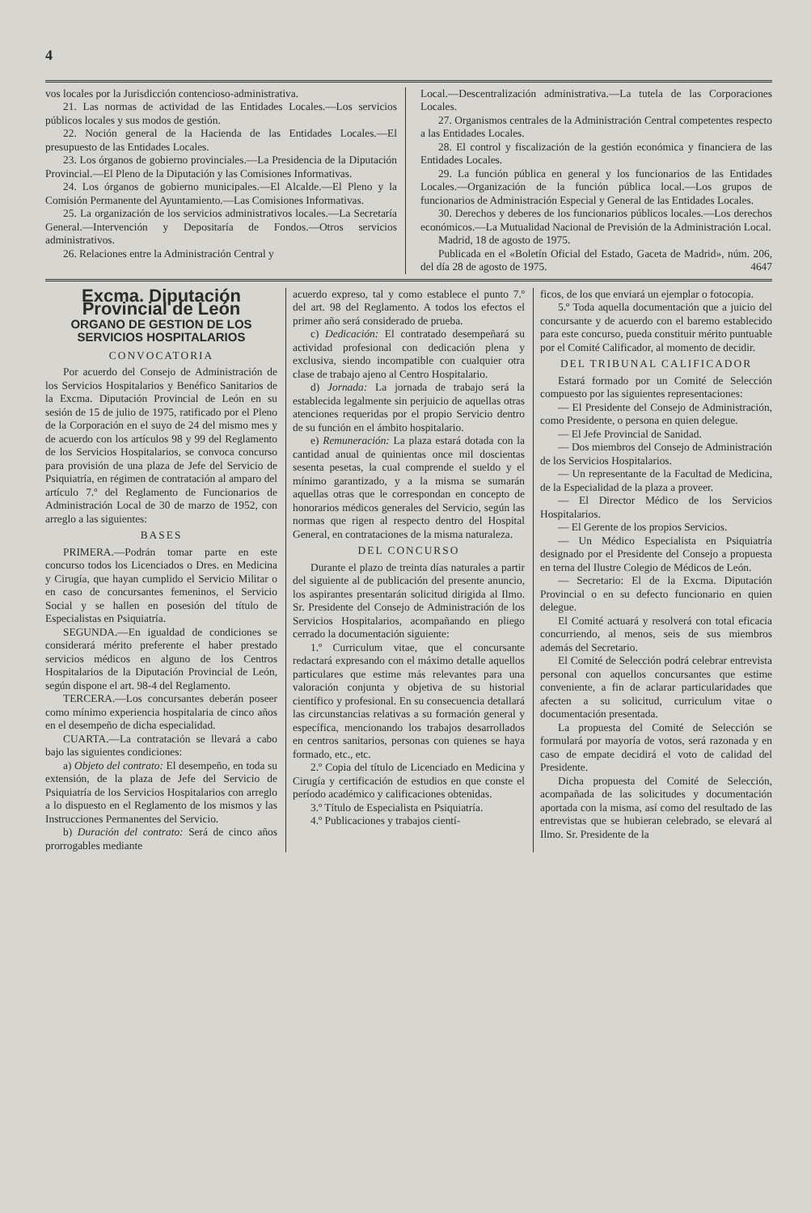4
vos locales por la Jurisdicción contencioso-administrativa.
21. Las normas de actividad de las Entidades Locales.—Los servicios públicos locales y sus modos de gestión.
22. Noción general de la Hacienda de las Entidades Locales.—El presupuesto de las Entidades Locales.
23. Los órganos de gobierno provinciales.—La Presidencia de la Diputación Provincial.—El Pleno de la Diputación y las Comisiones Informativas.
24. Los órganos de gobierno municipales.—El Alcalde.—El Pleno y la Comisión Permanente del Ayuntamiento.—Las Comisiones Informativas.
25. La organización de los servicios administrativos locales.—La Secretaría General.—Intervención y Depositaría de Fondos.—Otros servicios administrativos.
26. Relaciones entre la Administración Central y
Local.—Descentralización administrativa.—La tutela de las Corporaciones Locales.
27. Organismos centrales de la Administración Central competentes respecto a las Entidades Locales.
28. El control y fiscalización de la gestión económica y financiera de las Entidades Locales.
29. La función pública en general y los funcionarios de las Entidades Locales.—Organización de la función pública local.—Los grupos de funcionarios de Administración Especial y General de las Entidades Locales.
30. Derechos y deberes de los funcionarios públicos locales.—Los derechos económicos.—La Mutualidad Nacional de Previsión de la Administración Local.
Madrid, 18 de agosto de 1975.
Publicada en el «Boletín Oficial del Estado, Gaceta de Madrid», núm. 206, del día 28 de agosto de 1975. 4647
Excma. Diputación Provincial de León
ORGANO DE GESTION DE LOS SERVICIOS HOSPITALARIOS
CONVOCATORIA
Por acuerdo del Consejo de Administración de los Servicios Hospitalarios y Benéfico Sanitarios de la Excma. Diputación Provincial de León en su sesión de 15 de julio de 1975, ratificado por el Pleno de la Corporación en el suyo de 24 del mismo mes y de acuerdo con los artículos 98 y 99 del Reglamento de los Servicios Hospitalarios, se convoca concurso para provisión de una plaza de Jefe del Servicio de Psiquiatría, en régimen de contratación al amparo del artículo 7.º del Reglamento de Funcionarios de Administración Local de 30 de marzo de 1952, con arreglo a las siguientes:
BASES
PRIMERA.—Podrán tomar parte en este concurso todos los Licenciados o Dres. en Medicina y Cirugía, que hayan cumplido el Servicio Militar o en caso de concursantes femeninos, el Servicio Social y se hallen en posesión del título de Especialistas en Psiquiatría.
SEGUNDA.—En igualdad de condiciones se considerará mérito preferente el haber prestado servicios médicos en alguno de los Centros Hospitalarios de la Diputación Provincial de León, según dispone el art. 98-4 del Reglamento.
TERCERA.—Los concursantes deberán poseer como mínimo experiencia hospitalaria de cinco años en el desempeño de dicha especialidad.
CUARTA.—La contratación se llevará a cabo bajo las siguientes condiciones:
a) Objeto del contrato: El desempeño, en toda su extensión, de la plaza de Jefe del Servicio de Psiquiatría de los Servicios Hospitalarios con arreglo a lo dispuesto en el Reglamento de los mismos y las Instrucciones Permanentes del Servicio.
b) Duración del contrato: Será de cinco años prorrogables mediante
acuerdo expreso, tal y como establece el punto 7.º del art. 98 del Reglamento. A todos los efectos el primer año será considerado de prueba.
c) Dedicación: El contratado desempeñará su actividad profesional con dedicación plena y exclusiva, siendo incompatible con cualquier otra clase de trabajo ajeno al Centro Hospitalario.
d) Jornada: La jornada de trabajo será la establecida legalmente sin perjuicio de aquellas otras atenciones requeridas por el propio Servicio dentro de su función en el ámbito hospitalario.
e) Remuneración: La plaza estará dotada con la cantidad anual de quinientas once mil doscientas sesenta pesetas, la cual comprende el sueldo y el mínimo garantizado, y a la misma se sumarán aquellas otras que le correspondan en concepto de honorarios médicos generales del Servicio, según las normas que rigen al respecto dentro del Hospital General, en contrataciones de la misma naturaleza.
DEL CONCURSO
Durante el plazo de treinta días naturales a partir del siguiente al de publicación del presente anuncio, los aspirantes presentarán solicitud dirigida al Ilmo. Sr. Presidente del Consejo de Administración de los Servicios Hospitalarios, acompañando en pliego cerrado la documentación siguiente:
1.º Curriculum vitae, que el concursante redactará expresando con el máximo detalle aquellos particulares que estime más relevantes para una valoración conjunta y objetiva de su historial científico y profesional. En su consecuencia detallará las circunstancias relativas a su formación general y específica, mencionando los trabajos desarrollados en centros sanitarios, personas con quienes se haya formado, etc., etc.
2.º Copia del título de Licenciado en Medicina y Cirugía y certificación de estudios en que conste el período académico y calificaciones obtenidas.
3.º Título de Especialista en Psiquiatría.
4.º Publicaciones y trabajos cientí-
ficos, de los que enviará un ejemplar o fotocopia.
5.º Toda aquella documentación que a juicio del concursante y de acuerdo con el baremo establecido para este concurso, pueda constituir mérito puntuable por el Comité Calificador, al momento de decidir.
DEL TRIBUNAL CALIFICADOR
Estará formado por un Comité de Selección compuesto por las siguientes representaciones:
— El Presidente del Consejo de Administración, como Presidente, o persona en quien delegue.
— El Jefe Provincial de Sanidad.
— Dos miembros del Consejo de Administración de los Servicios Hospitalarios.
— Un representante de la Facultad de Medicina, de la Especialidad de la plaza a proveer.
— El Director Médico de los Servicios Hospitalarios.
— El Gerente de los propios Servicios.
— Un Médico Especialista en Psiquiatría designado por el Presidente del Consejo a propuesta en terna del Ilustre Colegio de Médicos de León.
— Secretario: El de la Excma. Diputación Provincial o en su defecto funcionario en quien delegue.
El Comité actuará y resolverá con total eficacia concurriendo, al menos, seis de sus miembros además del Secretario.
El Comité de Selección podrá celebrar entrevista personal con aquellos concursantes que estime conveniente, a fin de aclarar particularidades que afecten a su solicitud, curriculum vitae o documentación presentada.
La propuesta del Comité de Selección se formulará por mayoría de votos, será razonada y en caso de empate decidirá el voto de calidad del Presidente.
Dicha propuesta del Comité de Selección, acompañada de las solicitudes y documentación aportada con la misma, así como del resultado de las entrevistas que se hubieran celebrado, se elevará al Ilmo. Sr. Presidente de la